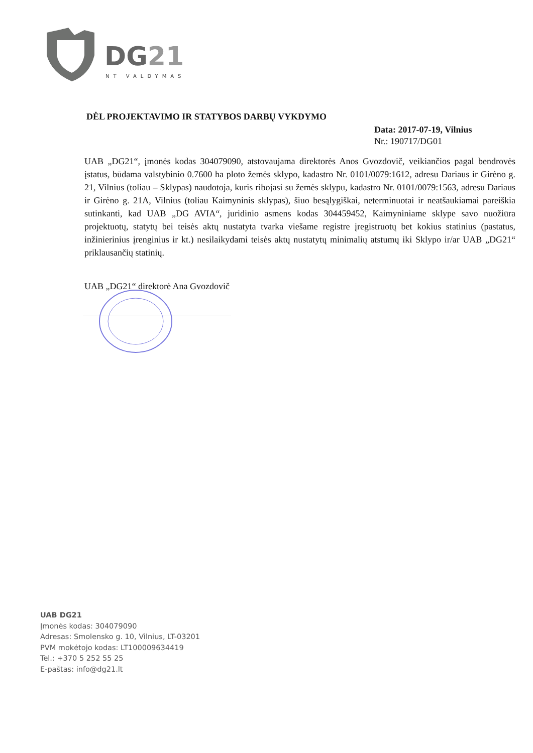DG21
NT VALDYMAS
DĖL PROJEKTAVIMO IR STATYBOS DARBŲ VYKDYMO
Data: 2017-07-19, Vilnius
Nr.: 190717/DG01
UAB „DG21“, įmonės kodas 304079090, atstovaujama direktorės Anos Gvozdovič, veikiančios pagal bendrovės įstatus, būdama valstybinio 0.7600 ha ploto žemės sklypo, kadastro Nr. 0101/0079:1612, adresu Dariaus ir Girėno g. 21, Vilnius (toliau – Sklypas) naudotoja, kuris ribojasi su žemės sklypu, kadastro Nr. 0101/0079:1563, adresu Dariaus ir Girėno g. 21A, Vilnius (toliau Kaimyninis sklypas), šiuo besąlygiškai, neterminuotai ir neatšaukiamai pareiškia sutinkanti, kad UAB „DG AVIA“, juridinio asmens kodas 304459452, Kaimyniniame sklype savo nuožiūra projektuotų, statytų bei teisės aktų nustatyta tvarka viešame registre įregistruotų bet kokius statinius (pastatus, inžinierinius įrenginius ir kt.) nesilaikydami teisės aktų nustatytų minimalių atstumų iki Sklypo ir/ar UAB „DG21“ priklausančių statinių.
UAB „DG21“ direktorė Ana Gvozdovič
UAB DG21
Įmonės kodas: 304079090
Adresas: Smolensko g. 10, Vilnius, LT-03201
PVM mokėtojo kodas: LT100009634419
Tel.: +370 5 252 55 25
E-paštas: info@dg21.lt